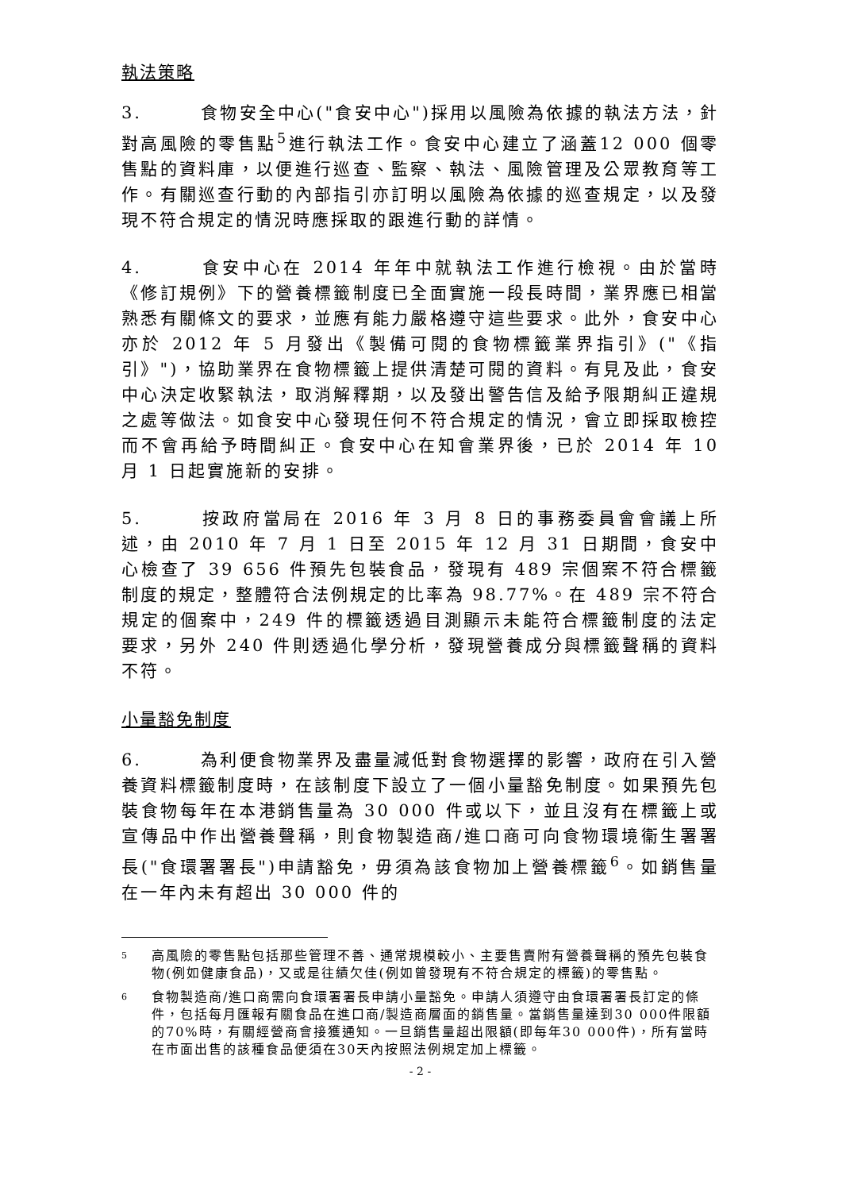執法策略
3. 食物安全中心("食安中心")採用以風險為依據的執法方法，針對高風險的零售點<sup>5</sup>進行執法工作。食安中心建立了涵蓋12 000 個零售點的資料庫，以便進行巡查、監察、執法、風險管理及公眾教育等工作。有關巡查行動的內部指引亦訂明以風險為依據的巡查規定，以及發現不符合規定的情況時應採取的跟進行動的詳情。
4. 食安中心在 2014 年年中就執法工作進行檢視。由於當時《修訂規例》下的營養標籤制度已全面實施一段長時間，業界應已相當熟悉有關條文的要求，並應有能力嚴格遵守這些要求。此外，食安中心亦於 2012 年 5 月發出《製備可閱的食物標籤業界指引》("《指引》")，協助業界在食物標籤上提供清楚可閱的資料。有見及此，食安中心決定收緊執法，取消解釋期，以及發出警告信及給予限期糾正違規之處等做法。如食安中心發現任何不符合規定的情況，會立即採取檢控而不會再給予時間糾正。食安中心在知會業界後，已於 2014 年 10 月 1 日起實施新的安排。
5. 按政府當局在 2016 年 3 月 8 日的事務委員會會議上所述，由 2010 年 7 月 1 日至 2015 年 12 月 31 日期間，食安中心檢查了 39 656 件預先包裝食品，發現有 489 宗個案不符合標籤制度的規定，整體符合法例規定的比率為 98.77%。在 489 宗不符合規定的個案中，249 件的標籤透過目測顯示未能符合標籤制度的法定要求，另外 240 件則透過化學分析，發現營養成分與標籤聲稱的資料不符。
小量豁免制度
6. 為利便食物業界及盡量減低對食物選擇的影響，政府在引入營養資料標籤制度時，在該制度下設立了一個小量豁免制度。如果預先包裝食物每年在本港銷售量為 30 000 件或以下，並且沒有在標籤上或宣傳品中作出營養聲稱，則食物製造商/進口商可向食物環境衞生署署長("食環署署長")申請豁免，毋須為該食物加上營養標籤<sup>6</sup>。如銷售量在一年內未有超出 30 000 件的
5
高風險的零售點包括那些管理不善、通常規模較小、主要售賣附有營養聲稱的預先包裝食物(例如健康食品)，又或是往績欠佳(例如曾發現有不符合規定的標籤)的零售點。
6
食物製造商/進口商需向食環署署長申請小量豁免。申請人須遵守由食環署署長訂定的條件，包括每月匯報有關食品在進口商/製造商層面的銷售量。當銷售量達到30 000件限額的70%時，有關經營商會接獲通知。一旦銷售量超出限額(即每年30 000件)，所有當時在市面出售的該種食品便須在30天內按照法例規定加上標籤。
- 2 -